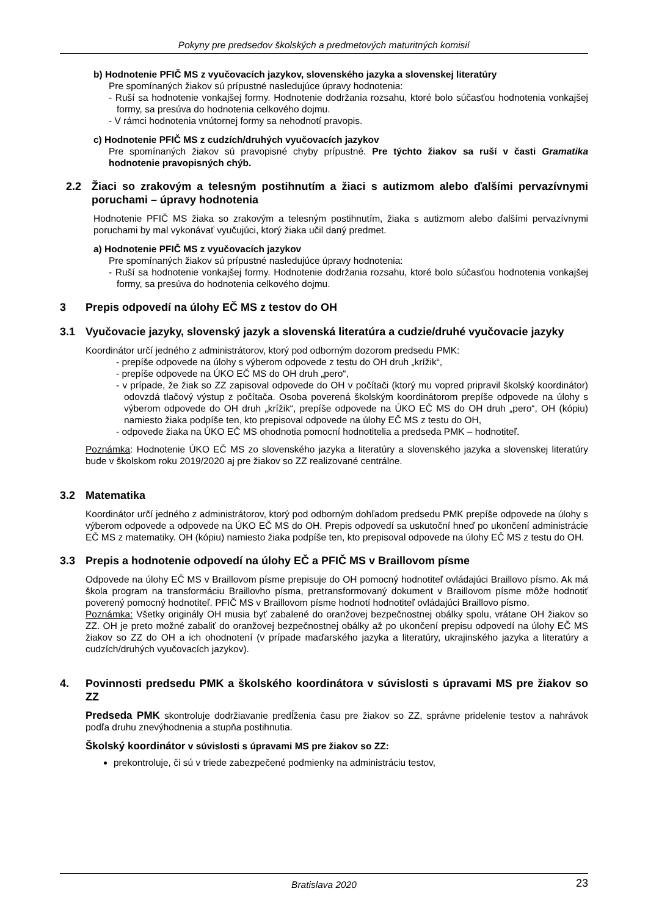Pokyny pre predsedov školských a predmetových maturitných komisií
b) Hodnotenie PFIČ MS z vyučovacích jazykov, slovenského jazyka a slovenskej literatúry
Pre spomínaných žiakov sú prípustné nasledujúce úpravy hodnotenia:
- Ruší sa hodnotenie vonkajšej formy. Hodnotenie dodržania rozsahu, ktoré bolo súčasťou hodnotenia vonkajšej formy, sa presúva do hodnotenia celkového dojmu.
- V rámci hodnotenia vnútornej formy sa nehodnotí pravopis.
c) Hodnotenie PFIČ MS z cudzích/druhých vyučovacích jazykov
Pre spomínaných žiakov sú pravopisné chyby prípustné. Pre týchto žiakov sa ruší v časti Gramatika hodnotenie pravopisných chýb.
2.2 Žiaci so zrakovým a telesným postihnutím a žiaci s autizmom alebo ďalšími pervazívnymi poruchami – úpravy hodnotenia
Hodnotenie PFIČ MS žiaka so zrakovým a telesným postihnutím, žiaka s autizmom alebo ďalšími pervazívnymi poruchami by mal vykonávať vyučujúci, ktorý žiaka učil daný predmet.
a) Hodnotenie PFIČ MS z vyučovacích jazykov
Pre spomínaných žiakov sú prípustné nasledujúce úpravy hodnotenia:
- Ruší sa hodnotenie vonkajšej formy. Hodnotenie dodržania rozsahu, ktoré bolo súčasťou hodnotenia vonkajšej formy, sa presúva do hodnotenia celkového dojmu.
3 Prepis odpovedí na úlohy EČ MS z testov do OH
3.1 Vyučovacie jazyky, slovenský jazyk a slovenská literatúra a cudzie/druhé vyučovacie jazyky
Koordinátor určí jedného z administrátorov, ktorý pod odborným dozorom predsedu PMK:
- prepíše odpovede na úlohy s výberom odpovede z testu do OH druh „krížik“,
- prepíše odpovede na ÚKO EČ MS do OH druh „pero“,
- v prípade, že žiak so ZZ zapisoval odpovede do OH v počítači (ktorý mu vopred pripravil školský koordinátor) odovzdá tlačový výstup z počítača. Osoba poverená školským koordinátorom prepíše odpovede na úlohy s výberom odpovede do OH druh „krížik“, prepíše odpovede na ÚKO EČ MS do OH druh „pero“, OH (kópiu) namiesto žiaka podpíše ten, kto prepisoval odpovede na úlohy EČ MS z testu do OH,
- odpovede žiaka na ÚKO EČ MS ohodnotia pomocní hodnotitelia a predseda PMK – hodnotiteľ.
Poznámka: Hodnotenie ÚKO EČ MS zo slovenského jazyka a literatúry a slovenského jazyka a slovenskej literatúry bude v školskom roku 2019/2020 aj pre žiakov so ZZ realizované centrálne.
3.2 Matematika
Koordinátor určí jedného z administrátorov, ktorý pod odborným dohľadom predsedu PMK prepíše odpovede na úlohy s výberom odpovede a odpovede na ÚKO EČ MS do OH. Prepis odpovedí sa uskutoční hneď po ukončení administrácie EČ MS z matematiky. OH (kópiu) namiesto žiaka podpíše ten, kto prepisoval odpovede na úlohy EČ MS z testu do OH.
3.3 Prepis a hodnotenie odpovedí na úlohy EČ a PFIČ MS v Braillovom písme
Odpovede na úlohy EČ MS v Braillovom písme prepisuje do OH pomocný hodnotiteľ ovládajúci Braillovo písmo. Ak má škola program na transformáciu Braillovho písma, pretransformovaný dokument v Braillovom písme môže hodnotiť poverený pomocný hodnotiteľ. PFIČ MS v Braillovom písme hodnotí hodnotiteľ ovládajúci Braillovo písmo.
Poznámka: Všetky originály OH musia byť zabalené do oranžovej bezpečnostnej obálky spolu, vrátane OH žiakov so ZZ. OH je preto možné zabaliť do oranžovej bezpečnostnej obálky až po ukončení prepisu odpovedí na úlohy EČ MS žiakov so ZZ do OH a ich ohodnotení (v prípade maďarského jazyka a literatúry, ukrajinského jazyka a literatúry a cudzích/druhých vyučovacích jazykov).
4. Povinnosti predsedu PMK a školského koordinátora v súvislosti s úpravami MS pre žiakov so ZZ
Predseda PMK skontroluje dodržiavanie predĺženia času pre žiakov so ZZ, správne pridelenie testov a nahrávok podľa druhu znevýhodnenia a stupňa postihnutia.
Školský koordinátor v súvislosti s úpravami MS pre žiakov so ZZ:
prekontroluje, či sú v triede zabezpečené podmienky na administráciu testov,
Bratislava 2020 23